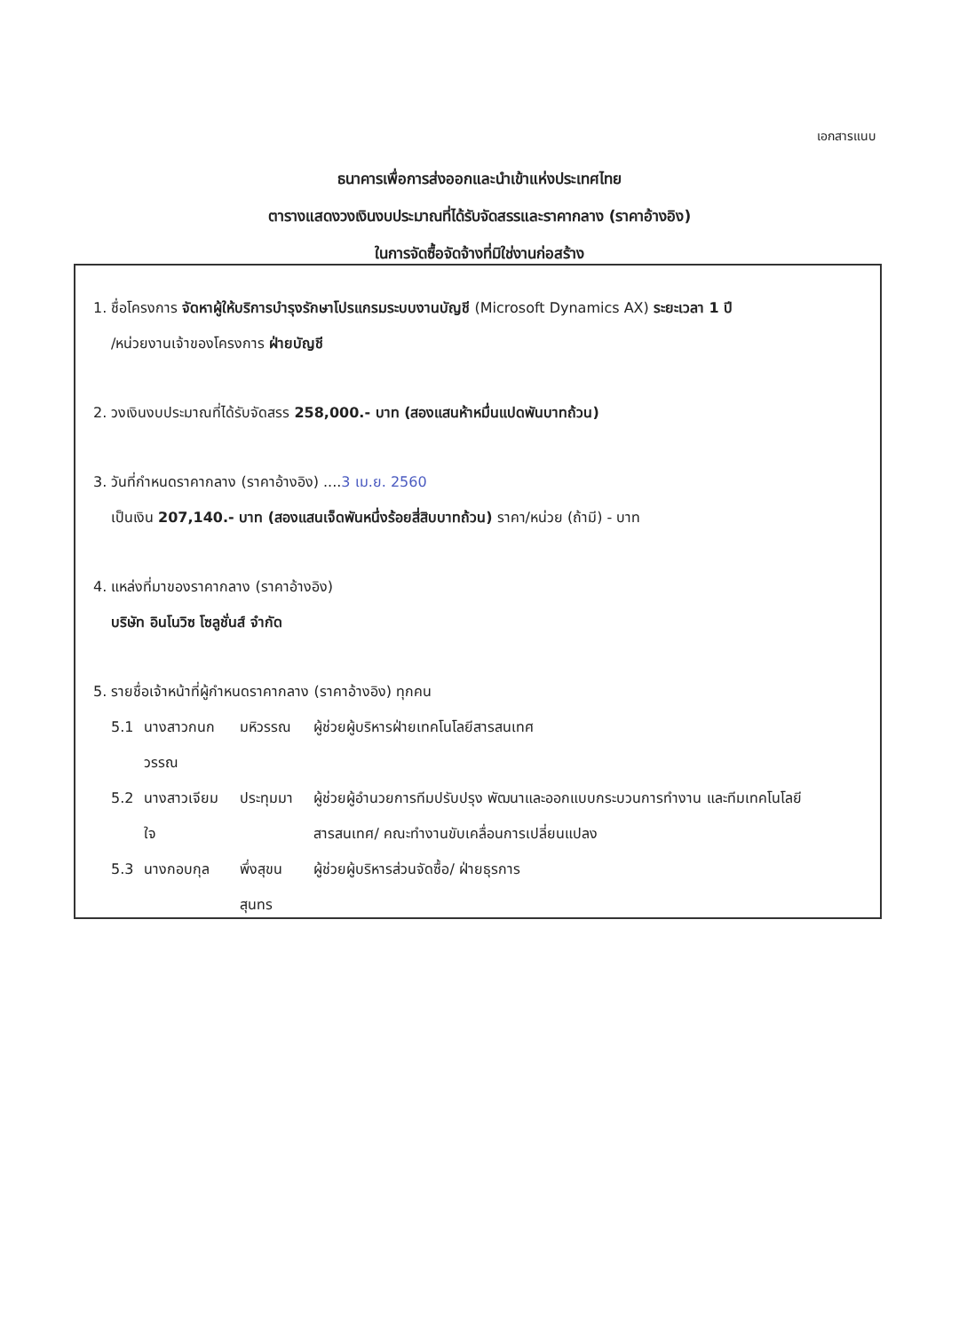เอกสารแนบ
ธนาคารเพื่อการส่งออกและนำเข้าแห่งประเทศไทย
ตารางแสดงวงเงินงบประมาณที่ได้รับจัดสรรและราคากลาง (ราคาอ้างอิง)
ในการจัดซื้อจัดจ้างที่มิใช่งานก่อสร้าง
1. ชื่อโครงการ จัดหาผู้ให้บริการบำรุงรักษาโปรแกรมระบบงานบัญชี (Microsoft Dynamics AX) ระยะเวลา 1 ปี
/หน่วยงานเจ้าของโครงการ ฝ่ายบัญชี
2. วงเงินงบประมาณที่ได้รับจัดสรร 258,000.- บาท (สองแสนห้าหมื่นแปดพันบาทถ้วน)
3. วันที่กำหนดราคากลาง (ราคาอ้างอิง) ....3 เม.ย. 2560
เป็นเงิน 207,140.- บาท (สองแสนเจ็ดพันหนึ่งร้อยสี่สิบบาทถ้วน) ราคา/หน่วย (ถ้ามี) - บาท
4. แหล่งที่มาของราคากลาง (ราคาอ้างอิง)
บริษัท อินโนวิซ โซลูชั่นส์ จำกัด
5. รายชื่อเจ้าหน้าที่ผู้กำหนดราคากลาง (ราคาอ้างอิง) ทุกคน
| 5.1 | นางสาวกนกวรรณ | มหิวรรณ | ผู้ช่วยผู้บริหารฝ่ายเทคโนโลยีสารสนเทศ |
| 5.2 | นางสาวเจียมใจ | ประทุมมา | ผู้ช่วยผู้อำนวยการทีมปรับปรุง พัฒนาและออกแบบกระบวนการทำงาน และทีมเทคโนโลยีสารสนเทศ/ คณะทำงานขับเคลื่อนการเปลี่ยนแปลง |
| 5.3 | นางกอบกุล | พึ่งสุขนสุนทร | ผู้ช่วยผู้บริหารส่วนจัดซื้อ/ ฝ่ายธุรการ |